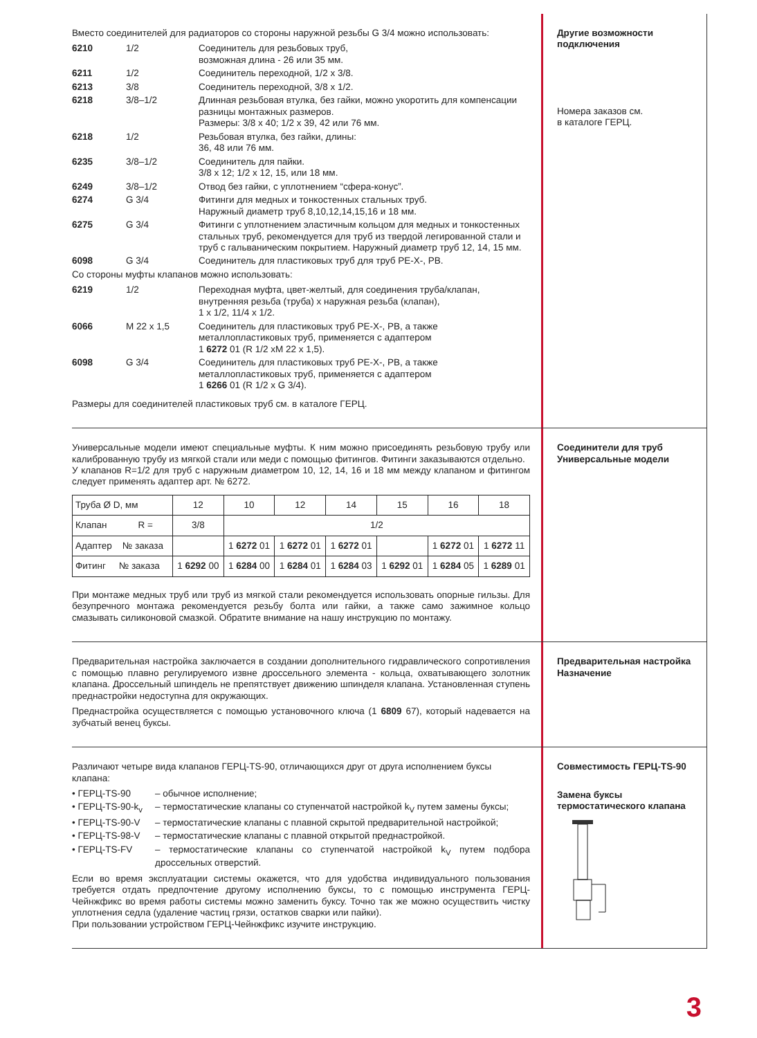Вместо соединителей для радиаторов со стороны наружной резьбы G 3/4 можно использовать:
6210 1/2 Соединитель для резьбовых труб,
возможная длина - 26 или 35 мм.
6211 1/2 Соединитель переходной, 1/2 x 3/8.
6213 3/8 Соединитель переходной, 3/8 x 1/2.
6218 3/8–1/2 Длинная резьбовая втулка, без гайки, можно укоротить для компенсации разницы монтажных размеров.
Размеры: 3/8 x 40; 1/2 x 39, 42 или 76 мм.
6218 1/2 Резьбовая втулка, без гайки, длины:
36, 48 или 76 мм.
6235 3/8–1/2 Соединитель для пайки.
3/8 x 12; 1/2 x 12, 15, или 18 мм.
6249 3/8–1/2 Отвод без гайки, с уплотнением “сфера-конус”.
6274 G 3/4 Фитинги для медных и тонкостенных стальных труб.
Наружный диаметр труб 8,10,12,14,15,16 и 18 мм.
6275 G 3/4 Фитинги с уплотнением эластичным кольцом для медных и тонкостенных стальных труб, рекомендуется для труб из твердой легированной стали и труб с гальваническим покрытием. Наружный диаметр труб 12, 14, 15 мм.
6098 G 3/4 Соединитель для пластиковых труб для труб PE-X-, PB.
Со стороны муфты клапанов можно использовать:
6219 1/2 Переходная муфта, цвет-желтый, для соединения труба/клапан, внутренняя резьба (труба) x наружная резьба (клапан),
1 x 1/2, 11/4 x 1/2.
6066 M 22 x 1,5 Соединитель для пластиковых труб PE-X-, PB, а также металлопластиковых труб, применяется с адаптером
1 6272 01 (R 1/2 xM 22 x 1,5).
6098 G 3/4 Соединитель для пластиковых труб PE-X-, PB, а также металлопластиковых труб, применяется с адаптером
1 6266 01 (R 1/2 x G 3/4).
Размеры для соединителей пластиковых труб см. в каталоге ГЕРЦ.
Другие возможности подключения
Номера заказов см.
в каталоге ГЕРЦ.
Универсальные модели имеют специальные муфты. К ним можно присоединять резьбовую трубу или калиброванную трубу из мягкой стали или меди с помощью фитингов. Фитинги заказываются отдельно.
У клапанов R=1/2 для труб с наружным диаметром 10, 12, 14, 16 и 18 мм между клапаном и фитингом следует применять адаптер арт. № 6272.
| Труба Ø D, мм | 12 | 10 | 12 | 14 | 15 | 16 | 18 |
| Клапан R = | 3/8 | 1/2 | | | | | |
| Адаптер № заказа | | 1 6272 01 | 1 6272 01 | 1 6272 01 | | 1 6272 01 | 1 6272 11 |
| Фитинг № заказа | 1 6292 00 | 1 6284 00 | 1 6284 01 | 1 6284 03 | 1 6292 01 | 1 6284 05 | 1 6289 01 |
При монтаже медных труб или труб из мягкой стали рекомендуется использовать опорные гильзы. Для безупречного монтажа рекомендуется резьбу болта или гайки, а также само зажимное кольцо смазывать силиконовой смазкой. Обратите внимание на нашу инструкцию по монтажу.
Соединители для труб
Универсальные модели
Предварительная настройка заключается в создании дополнительного гидравлического сопротивления с помощью плавно регулируемого извне дроссельного элемента - кольца, охватывающего золотник клапана. Дроссельный шпиндель не препятствует движению шпинделя клапана. Установленная ступень преднастройки недоступна для окружающих.
Преднастройка осуществляется с помощью установочного ключа (1 6809 67), который надевается на зубчатый венец буксы.
Предварительная настройка
Назначение
Различают четыре вида клапанов ГЕРЦ-TS-90, отличающихся друг от друга исполнением буксы клапана:
• ГЕРЦ-TS-90 – обычное исполнение;
• ГЕРЦ-TS-90-k<sub>v</sub> – термостатические клапаны со ступенчатой настройкой k<sub>V</sub> путем замены буксы;
• ГЕРЦ-TS-90-V – термостатические клапаны с плавной скрытой предварительной настройкой;
• ГЕРЦ-TS-98-V – термостатические клапаны с плавной открытой преднастройкой.
• ГЕРЦ-TS-FV – термостатические клапаны со ступенчатой настройкой k<sub>V</sub> путем подбора дроссельных отверстий.
Если во время эксплуатации системы окажется, что для удобства индивидуального пользования требуется отдать предпочтение другому исполнению буксы, то с помощью инструмента ГЕРЦ-Чейнжфикс во время работы системы можно заменить буксу. Точно так же можно осуществить чистку уплотнения седла (удаление частиц грязи, остатков сварки или пайки).
При пользовании устройством ГЕРЦ-Чейнжфикс изучите инструкцию.
Совместимость ГЕРЦ-TS-90
Замена буксы термостатического клапана
3